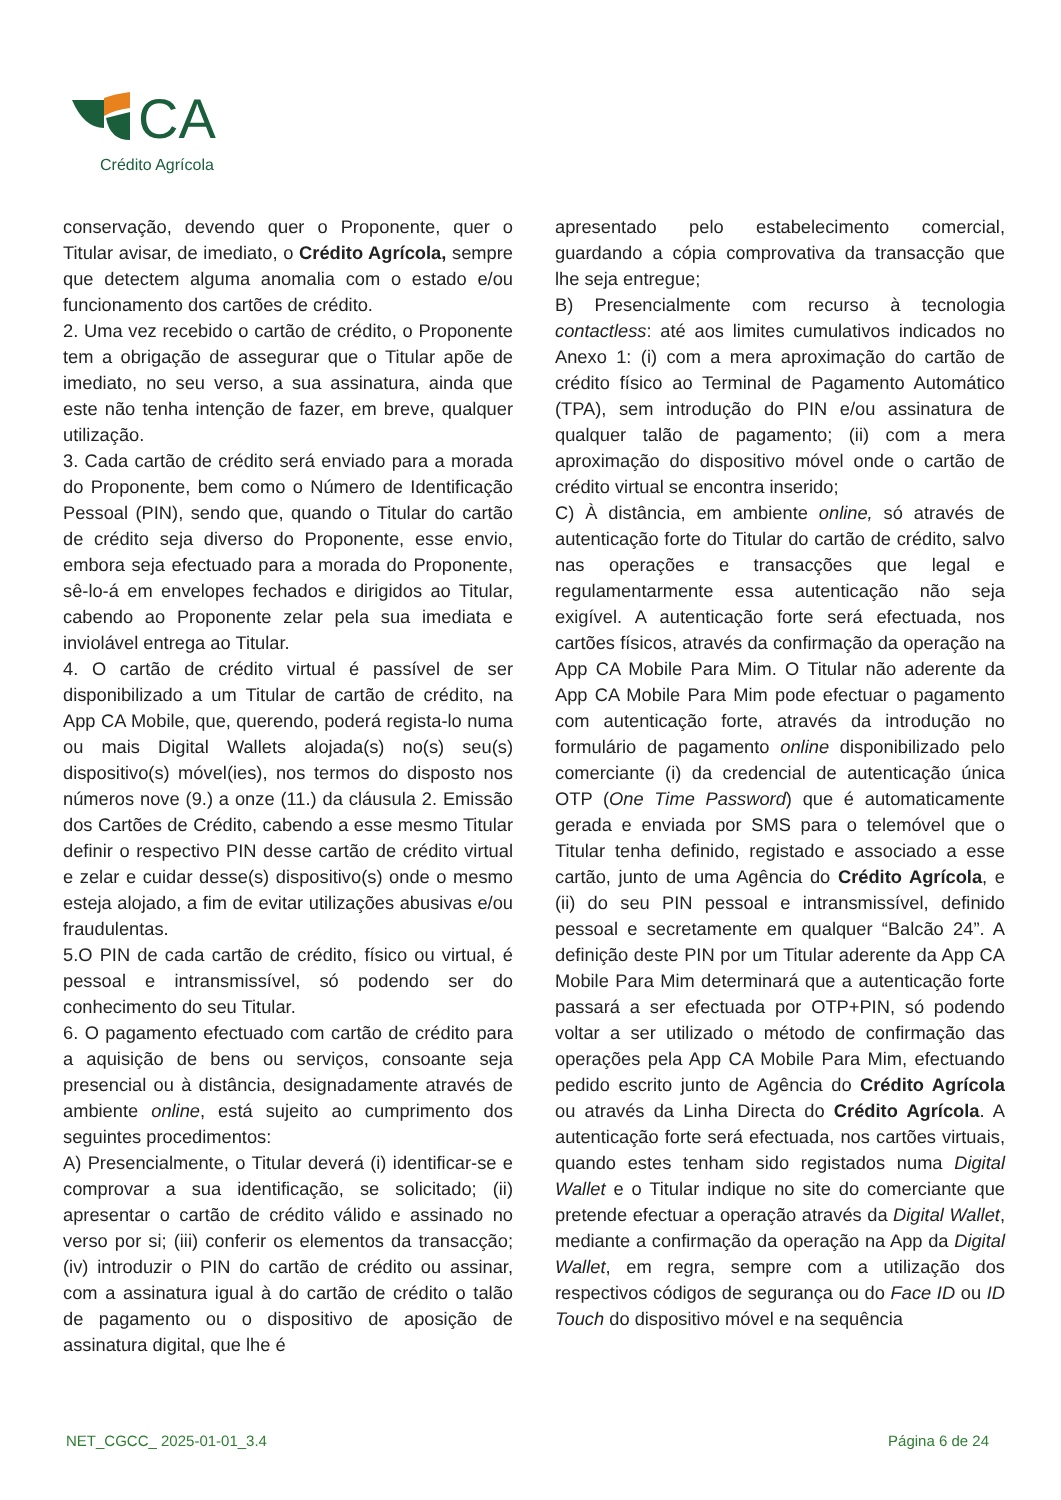CA
Crédito Agrícola
conservação, devendo quer o Proponente, quer o Titular avisar, de imediato, o Crédito Agrícola, sempre que detectem alguma anomalia com o estado e/ou funcionamento dos cartões de crédito.
2. Uma vez recebido o cartão de crédito, o Proponente tem a obrigação de assegurar que o Titular apõe de imediato, no seu verso, a sua assinatura, ainda que este não tenha intenção de fazer, em breve, qualquer utilização.
3. Cada cartão de crédito será enviado para a morada do Proponente, bem como o Número de Identificação Pessoal (PIN), sendo que, quando o Titular do cartão de crédito seja diverso do Proponente, esse envio, embora seja efectuado para a morada do Proponente, sê-lo-á em envelopes fechados e dirigidos ao Titular, cabendo ao Proponente zelar pela sua imediata e inviolável entrega ao Titular.
4. O cartão de crédito virtual é passível de ser disponibilizado a um Titular de cartão de crédito, na App CA Mobile, que, querendo, poderá regista-lo numa ou mais Digital Wallets alojada(s) no(s) seu(s) dispositivo(s) móvel(ies), nos termos do disposto nos números nove (9.) a onze (11.) da cláusula 2. Emissão dos Cartões de Crédito, cabendo a esse mesmo Titular definir o respectivo PIN desse cartão de crédito virtual e zelar e cuidar desse(s) dispositivo(s) onde o mesmo esteja alojado, a fim de evitar utilizações abusivas e/ou fraudulentas.
5.O PIN de cada cartão de crédito, físico ou virtual, é pessoal e intransmissível, só podendo ser do conhecimento do seu Titular.
6. O pagamento efectuado com cartão de crédito para a aquisição de bens ou serviços, consoante seja presencial ou à distância, designadamente através de ambiente online, está sujeito ao cumprimento dos seguintes procedimentos:
A) Presencialmente, o Titular deverá (i) identificar-se e comprovar a sua identificação, se solicitado; (ii) apresentar o cartão de crédito válido e assinado no verso por si; (iii) conferir os elementos da transacção; (iv) introduzir o PIN do cartão de crédito ou assinar, com a assinatura igual à do cartão de crédito o talão de pagamento ou o dispositivo de aposição de assinatura digital, que lhe é
apresentado pelo estabelecimento comercial, guardando a cópia comprovativa da transacção que lhe seja entregue;
B) Presencialmente com recurso à tecnologia contactless: até aos limites cumulativos indicados no Anexo 1: (i) com a mera aproximação do cartão de crédito físico ao Terminal de Pagamento Automático (TPA), sem introdução do PIN e/ou assinatura de qualquer talão de pagamento; (ii) com a mera aproximação do dispositivo móvel onde o cartão de crédito virtual se encontra inserido;
C) À distância, em ambiente online, só através de autenticação forte do Titular do cartão de crédito, salvo nas operações e transacções que legal e regulamentarmente essa autenticação não seja exigível. A autenticação forte será efectuada, nos cartões físicos, através da confirmação da operação na App CA Mobile Para Mim. O Titular não aderente da App CA Mobile Para Mim pode efectuar o pagamento com autenticação forte, através da introdução no formulário de pagamento online disponibilizado pelo comerciante (i) da credencial de autenticação única OTP (One Time Password) que é automaticamente gerada e enviada por SMS para o telemóvel que o Titular tenha definido, registado e associado a esse cartão, junto de uma Agência do Crédito Agrícola, e (ii) do seu PIN pessoal e intransmissível, definido pessoal e secretamente em qualquer “Balcão 24”. A definição deste PIN por um Titular aderente da App CA Mobile Para Mim determinará que a autenticação forte passará a ser efectuada por OTP+PIN, só podendo voltar a ser utilizado o método de confirmação das operações pela App CA Mobile Para Mim, efectuando pedido escrito junto de Agência do Crédito Agrícola ou através da Linha Directa do Crédito Agrícola. A autenticação forte será efectuada, nos cartões virtuais, quando estes tenham sido registados numa Digital Wallet e o Titular indique no site do comerciante que pretende efectuar a operação através da Digital Wallet, mediante a confirmação da operação na App da Digital Wallet, em regra, sempre com a utilização dos respectivos códigos de segurança ou do Face ID ou ID Touch do dispositivo móvel e na sequência
NET_CGCC_ 2025-01-01_3.4 Página 6 de 24